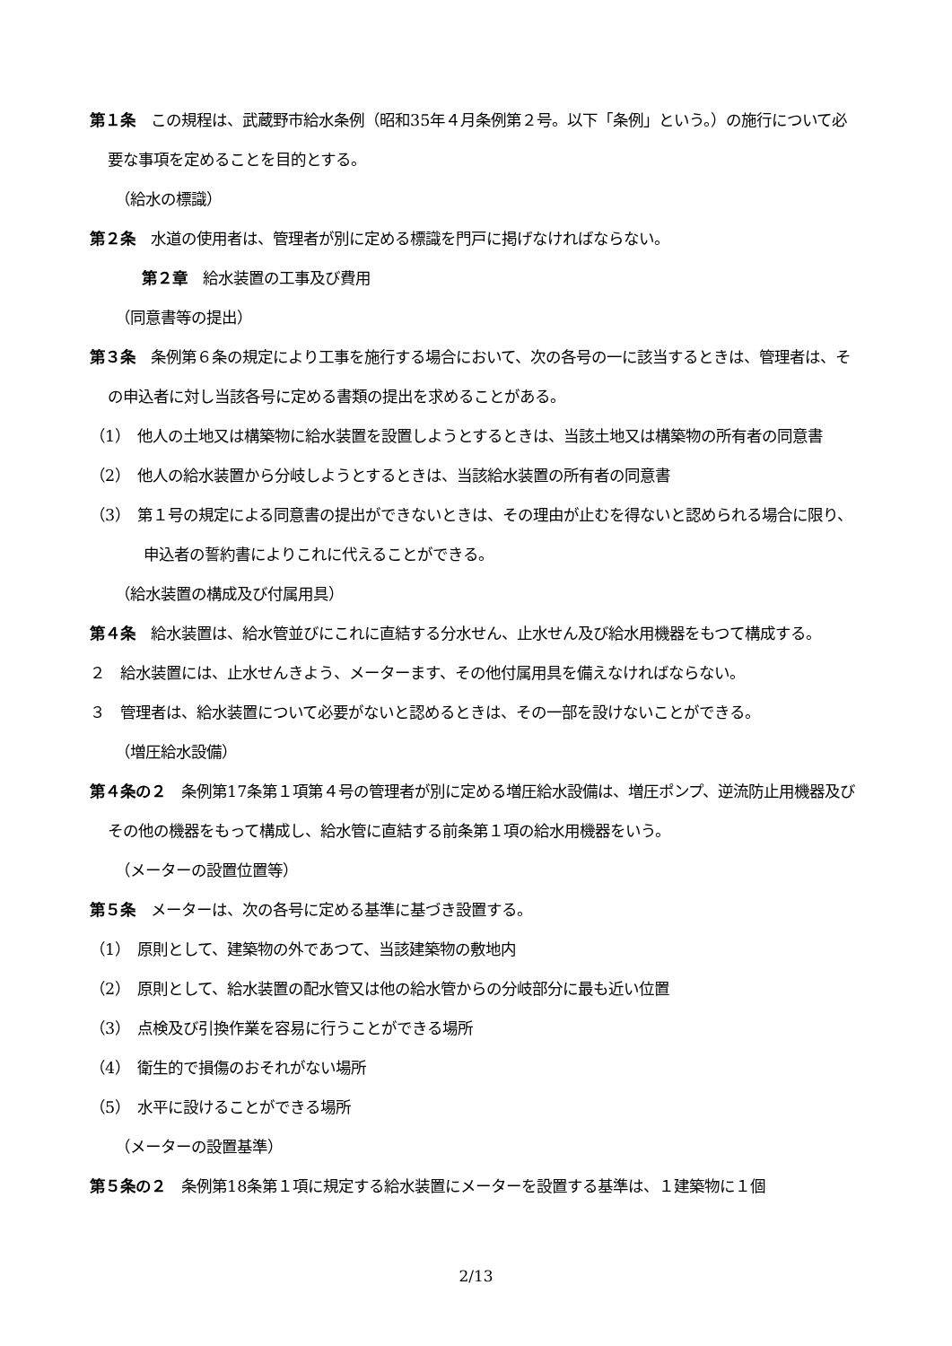第１条　この規程は、武蔵野市給水条例（昭和35年４月条例第２号。以下「条例」という。）の施行について必要な事項を定めることを目的とする。
（給水の標識）
第２条　水道の使用者は、管理者が別に定める標識を門戸に掲げなければならない。
第２章　給水装置の工事及び費用
（同意書等の提出）
第３条　条例第６条の規定により工事を施行する場合において、次の各号の一に該当するときは、管理者は、その申込者に対し当該各号に定める書類の提出を求めることがある。
（1）　他人の土地又は構築物に給水装置を設置しようとするときは、当該土地又は構築物の所有者の同意書
（2）　他人の給水装置から分岐しようとするときは、当該給水装置の所有者の同意書
（3）　第１号の規定による同意書の提出ができないときは、その理由が止むを得ないと認められる場合に限り、申込者の誓約書によりこれに代えることができる。
（給水装置の構成及び付属用具）
第４条　給水装置は、給水管並びにこれに直結する分水せん、止水せん及び給水用機器をもつて構成する。
２　給水装置には、止水せんきよう、メーターます、その他付属用具を備えなければならない。
３　管理者は、給水装置について必要がないと認めるときは、その一部を設けないことができる。
（増圧給水設備）
第４条の２　条例第17条第１項第４号の管理者が別に定める増圧給水設備は、増圧ポンプ、逆流防止用機器及びその他の機器をもって構成し、給水管に直結する前条第１項の給水用機器をいう。
（メーターの設置位置等）
第５条　メーターは、次の各号に定める基準に基づき設置する。
（1）　原則として、建築物の外であつて、当該建築物の敷地内
（2）　原則として、給水装置の配水管又は他の給水管からの分岐部分に最も近い位置
（3）　点検及び引換作業を容易に行うことができる場所
（4）　衛生的で損傷のおそれがない場所
（5）　水平に設けることができる場所
（メーターの設置基準）
第５条の２　条例第18条第１項に規定する給水装置にメーターを設置する基準は、１建築物に１個
2/13